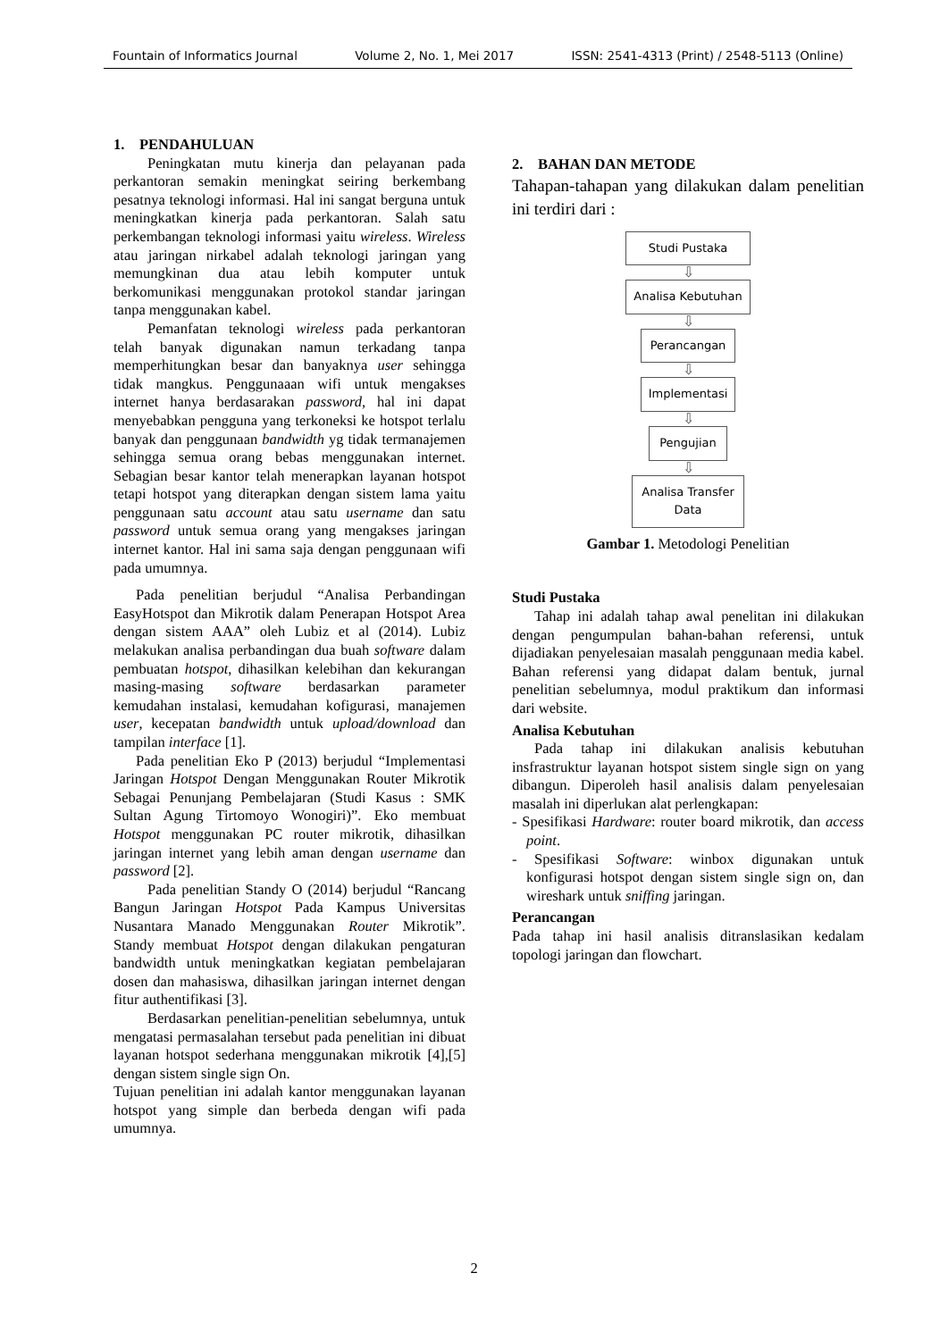Fountain of Informatics Journal Volume 2, No. 1, Mei 2017 ISSN: 2541-4313 (Print) / 2548-5113 (Online)
1. PENDAHULUAN
Peningkatan mutu kinerja dan pelayanan pada perkantoran semakin meningkat seiring berkembang pesatnya teknologi informasi. Hal ini sangat berguna untuk meningkatkan kinerja pada perkantoran. Salah satu perkembangan teknologi informasi yaitu wireless. Wireless atau jaringan nirkabel adalah teknologi jaringan yang memungkinan dua atau lebih komputer untuk berkomunikasi menggunakan protokol standar jaringan tanpa menggunakan kabel.
Pemanfatan teknologi wireless pada perkantoran telah banyak digunakan namun terkadang tanpa memperhitungkan besar dan banyaknya user sehingga tidak mangkus. Penggunaaan wifi untuk mengakses internet hanya berdasarakan password, hal ini dapat menyebabkan pengguna yang terkoneksi ke hotspot terlalu banyak dan penggunaan bandwidth yg tidak termanajemen sehingga semua orang bebas menggunakan internet. Sebagian besar kantor telah menerapkan layanan hotspot tetapi hotspot yang diterapkan dengan sistem lama yaitu penggunaan satu account atau satu username dan satu password untuk semua orang yang mengakses jaringan internet kantor. Hal ini sama saja dengan penggunaan wifi pada umumnya.
Pada penelitian berjudul “Analisa Perbandingan EasyHotspot dan Mikrotik dalam Penerapan Hotspot Area dengan sistem AAA” oleh Lubiz et al (2014). Lubiz melakukan analisa perbandingan dua buah software dalam pembuatan hotspot, dihasilkan kelebihan dan kekurangan masing-masing software berdasarkan parameter kemudahan instalasi, kemudahan kofigurasi, manajemen user, kecepatan bandwidth untuk upload/download dan tampilan interface [1].
Pada penelitian Eko P (2013) berjudul “Implementasi Jaringan Hotspot Dengan Menggunakan Router Mikrotik Sebagai Penunjang Pembelajaran (Studi Kasus : SMK Sultan Agung Tirtomoyo Wonogiri)”. Eko membuat Hotspot menggunakan PC router mikrotik, dihasilkan jaringan internet yang lebih aman dengan username dan password [2].
Pada penelitian Standy O (2014) berjudul “Rancang Bangun Jaringan Hotspot Pada Kampus Universitas Nusantara Manado Menggunakan Router Mikrotik”. Standy membuat Hotspot dengan dilakukan pengaturan bandwidth untuk meningkatkan kegiatan pembelajaran dosen dan mahasiswa, dihasilkan jaringan internet dengan fitur authentifikasi [3].
Berdasarkan penelitian-penelitian sebelumnya, untuk mengatasi permasalahan tersebut pada penelitian ini dibuat layanan hotspot sederhana menggunakan mikrotik [4],[5] dengan sistem single sign On.
Tujuan penelitian ini adalah kantor menggunakan layanan hotspot yang simple dan berbeda dengan wifi pada umumnya.
2. BAHAN DAN METODE
Tahapan-tahapan yang dilakukan dalam penelitian ini terdiri dari :
Studi Pustaka
⇩
Analisa Kebutuhan
⇩
Perancangan
⇩
Implementasi
⇩
Pengujian
⇩
Analisa Transfer
Data
Gambar 1. Metodologi Penelitian
Studi Pustaka
Tahap ini adalah tahap awal penelitan ini dilakukan dengan pengumpulan bahan-bahan referensi, untuk dijadiakan penyelesaian masalah penggunaan media kabel. Bahan referensi yang didapat dalam bentuk, jurnal penelitian sebelumnya, modul praktikum dan informasi dari website.
Analisa Kebutuhan
Pada tahap ini dilakukan analisis kebutuhan insfrastruktur layanan hotspot sistem single sign on yang dibangun. Diperoleh hasil analisis dalam penyelesaian masalah ini diperlukan alat perlengkapan:
- Spesifikasi Hardware: router board mikrotik, dan access point.
- Spesifikasi Software: winbox digunakan untuk konfigurasi hotspot dengan sistem single sign on, dan wireshark untuk sniffing jaringan.
Perancangan
Pada tahap ini hasil analisis ditranslasikan kedalam topologi jaringan dan flowchart.
2